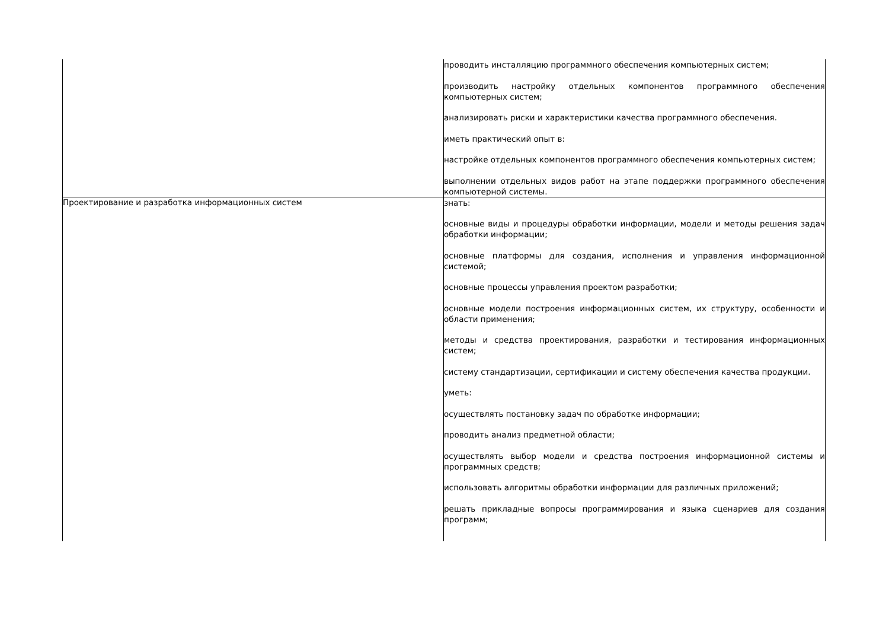| | проводить инсталляцию программного обеспечения компьютерных систем; производить настройку отдельных компонентов программного обеспечения компьютерных систем; анализировать риски и характеристики качества программного обеспечения. иметь практический опыт в: настройке отдельных компонентов программного обеспечения компьютерных систем; выполнении отдельных видов работ на этапе поддержки программного обеспечения компьютерной системы. |
| Проектирование и разработка информационных систем | знать: основные виды и процедуры обработки информации, модели и методы решения задач обработки информации; основные платформы для создания, исполнения и управления информационной системой; основные процессы управления проектом разработки; основные модели построения информационных систем, их структуру, особенности и области применения; методы и средства проектирования, разработки и тестирования информационных систем; систему стандартизации, сертификации и систему обеспечения качества продукции. уметь: осуществлять постановку задач по обработке информации; проводить анализ предметной области; осуществлять выбор модели и средства построения информационной системы и программных средств; использовать алгоритмы обработки информации для различных приложений; решать прикладные вопросы программирования и языка сценариев для создания программ; |